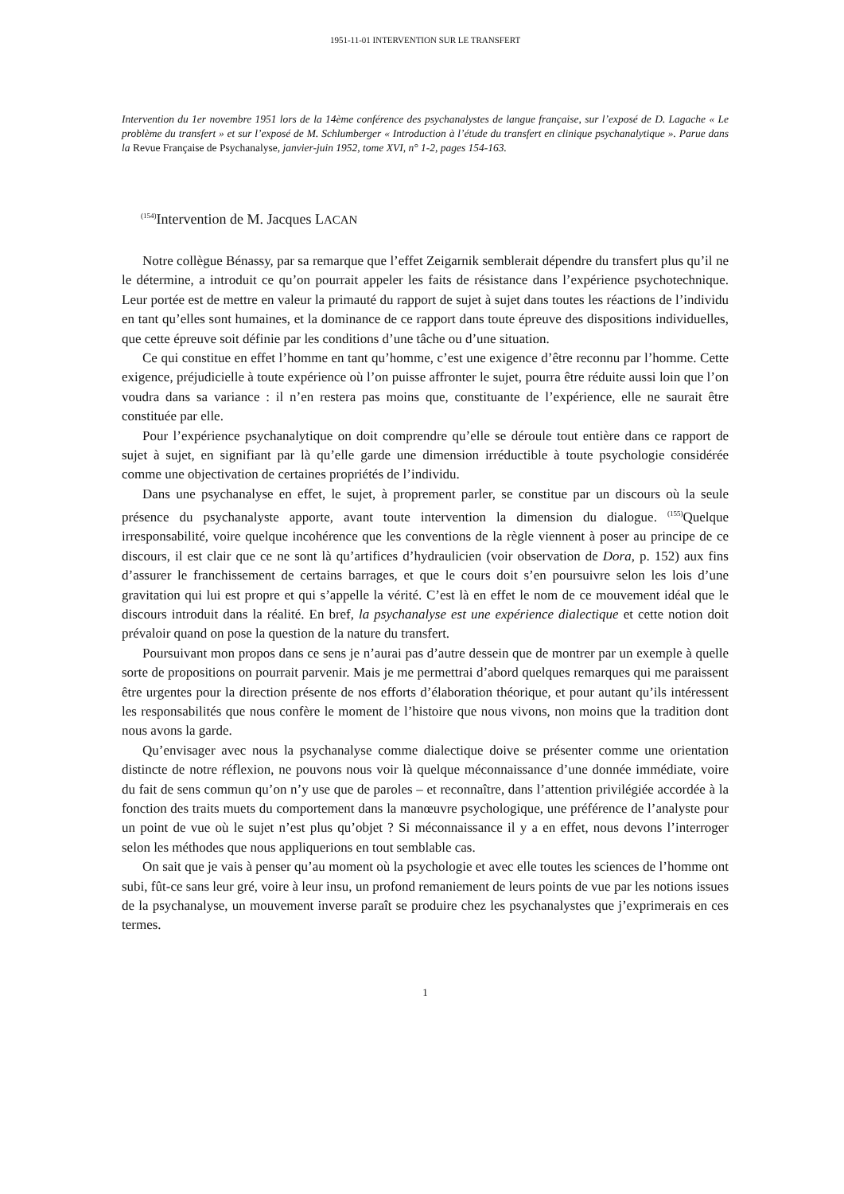1951-11-01 INTERVENTION SUR LE TRANSFERT
Intervention du 1er novembre 1951 lors de la 14ème conférence des psychanalystes de langue française, sur l’exposé de D. Lagache « Le problème du transfert » et sur l’exposé de M. Schlumberger « Introduction à l’étude du transfert en clinique psychanalytique ». Parue dans la Revue Française de Psychanalyse, janvier-juin 1952, tome XVI, n° 1-2, pages 154-163.
<sup>(154)</sup> Intervention de M. Jacques LACAN
Notre collègue Bénassy, par sa remarque que l’effet Zeigarnik semblerait dépendre du transfert plus qu’il ne le détermine, a introduit ce qu’on pourrait appeler les faits de résistance dans l’expérience psychotechnique. Leur portée est de mettre en valeur la primauté du rapport de sujet à sujet dans toutes les réactions de l’individu en tant qu’elles sont humaines, et la dominance de ce rapport dans toute épreuve des dispositions individuelles, que cette épreuve soit définie par les conditions d’une tâche ou d’une situation.
Ce qui constitue en effet l’homme en tant qu’homme, c’est une exigence d’être reconnu par l’homme. Cette exigence, préjudicielle à toute expérience où l’on puisse affronter le sujet, pourra être réduite aussi loin que l’on voudra dans sa variance : il n’en restera pas moins que, constituante de l’expérience, elle ne saurait être constituée par elle.
Pour l’expérience psychanalytique on doit comprendre qu’elle se déroule tout entière dans ce rapport de sujet à sujet, en signifiant par là qu’elle garde une dimension irréductible à toute psychologie considérée comme une objectivation de certaines propriétés de l’individu.
Dans une psychanalyse en effet, le sujet, à proprement parler, se constitue par un discours où la seule présence du psychanalyste apporte, avant toute intervention la dimension du dialogue. <sup>(155)</sup>Quelque irresponsabilité, voire quelque incohérence que les conventions de la règle viennent à poser au principe de ce discours, il est clair que ce ne sont là qu’artifices d’hydraulicien (voir observation de Dora, p. 152) aux fins d’assurer le franchissement de certains barrages, et que le cours doit s’en poursuivre selon les lois d’une gravitation qui lui est propre et qui s’appelle la vérité. C’est là en effet le nom de ce mouvement idéal que le discours introduit dans la réalité. En bref, la psychanalyse est une expérience dialectique et cette notion doit prévaloir quand on pose la question de la nature du transfert.
Poursuivant mon propos dans ce sens je n’aurai pas d’autre dessein que de montrer par un exemple à quelle sorte de propositions on pourrait parvenir. Mais je me permettrai d’abord quelques remarques qui me paraissent être urgentes pour la direction présente de nos efforts d’élaboration théorique, et pour autant qu’ils intéressent les responsabilités que nous confère le moment de l’histoire que nous vivons, non moins que la tradition dont nous avons la garde.
Qu’envisager avec nous la psychanalyse comme dialectique doive se présenter comme une orientation distincte de notre réflexion, ne pouvons nous voir là quelque méconnaissance d’une donnée immédiate, voire du fait de sens commun qu’on n’y use que de paroles – et reconnaître, dans l’attention privilégiée accordée à la fonction des traits muets du comportement dans la manœuvre psychologique, une préférence de l’analyste pour un point de vue où le sujet n’est plus qu’objet ? Si méconnaissance il y a en effet, nous devons l’interroger selon les méthodes que nous appliquerions en tout semblable cas.
On sait que je vais à penser qu’au moment où la psychologie et avec elle toutes les sciences de l’homme ont subi, fût-ce sans leur gré, voire à leur insu, un profond remaniement de leurs points de vue par les notions issues de la psychanalyse, un mouvement inverse paraît se produire chez les psychanalystes que j’exprimerais en ces termes.
1